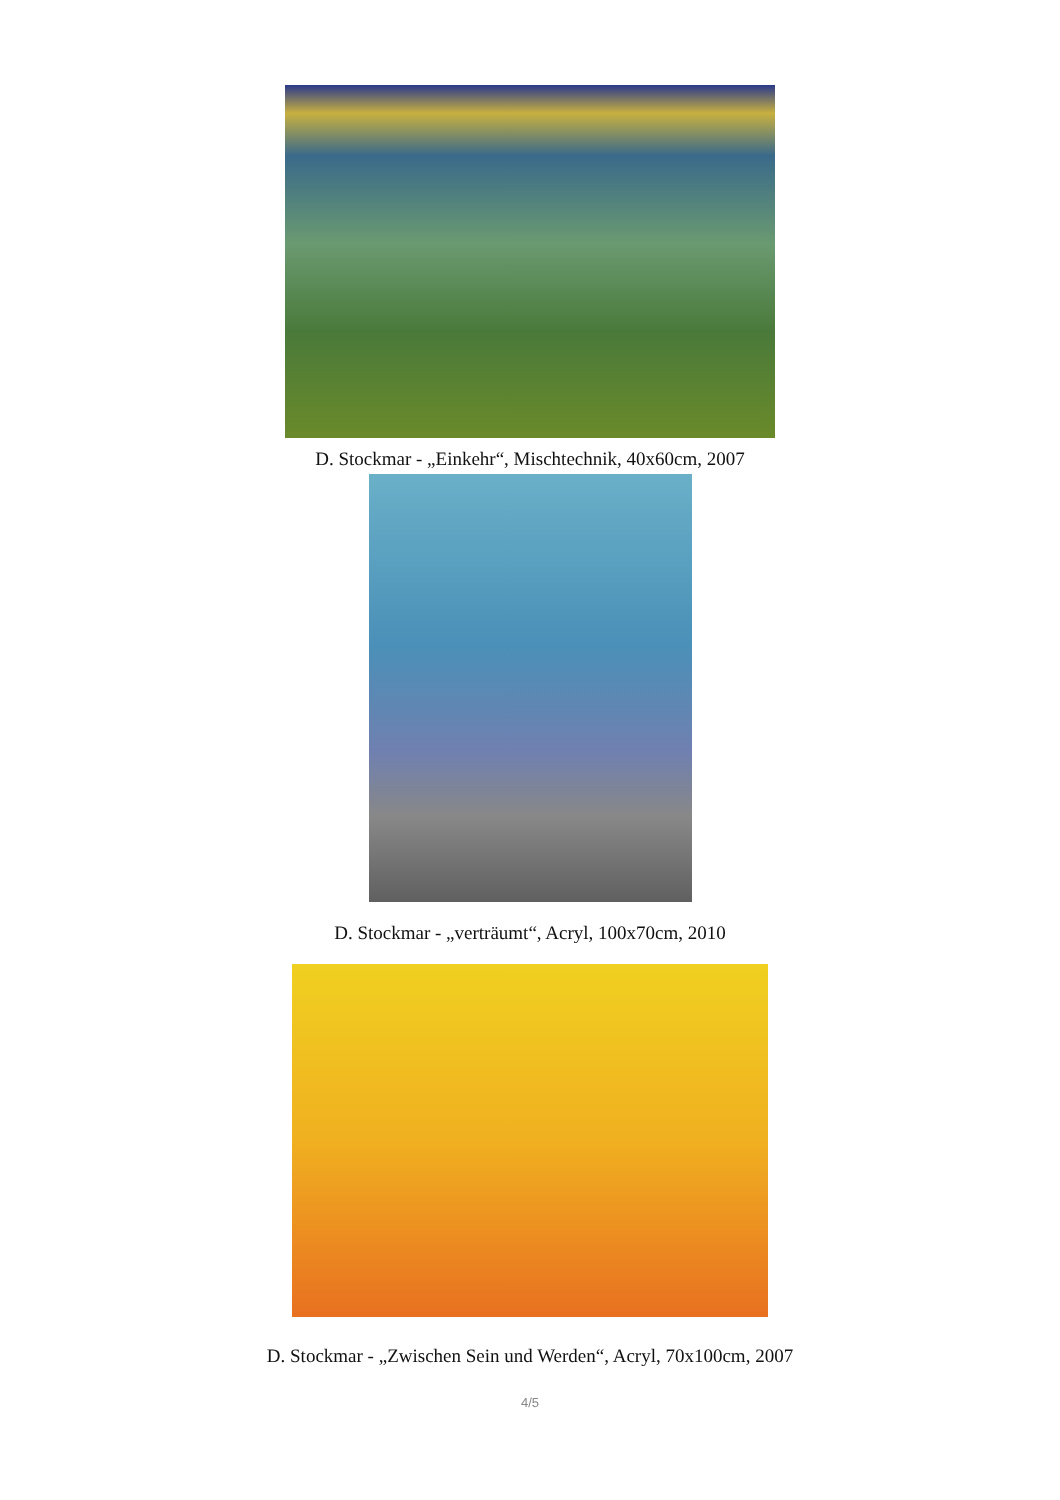D. Stockmar - „Einkehr“, Mischtechnik, 40x60cm, 2007
D. Stockmar - „verträumt“, Acryl, 100x70cm, 2010
D. Stockmar - „Zwischen Sein und Werden“, Acryl, 70x100cm, 2007
4/5